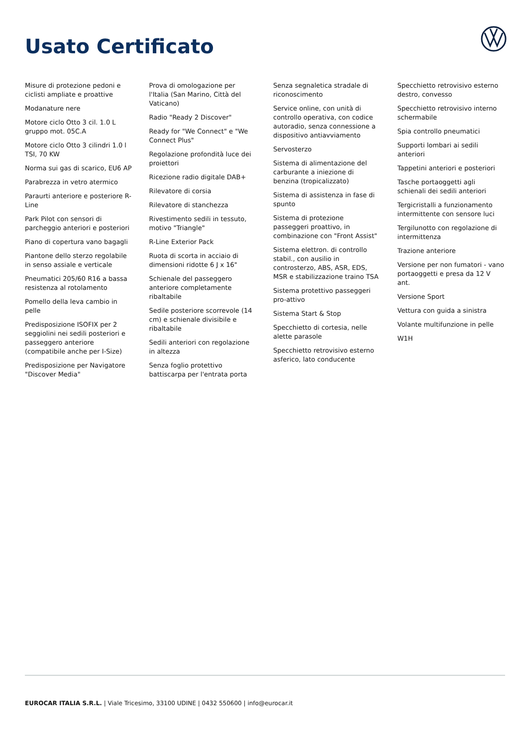Usato Certificato
Misure di protezione pedoni e ciclisti ampliate e proattive
Modanature nere
Motore ciclo Otto 3 cil. 1.0 L gruppo mot. 05C.A
Motore ciclo Otto 3 cilindri 1.0 l TSI, 70 KW
Norma sui gas di scarico, EU6 AP
Parabrezza in vetro atermico
Paraurti anteriore e posteriore R-Line
Park Pilot con sensori di parcheggio anteriori e posteriori
Piano di copertura vano bagagli
Piantone dello sterzo regolabile in senso assiale e verticale
Pneumatici 205/60 R16 a bassa resistenza al rotolamento
Pomello della leva cambio in pelle
Predisposizione ISOFIX per 2 seggiolini nei sedili posteriori e passeggero anteriore (compatibile anche per I-Size)
Predisposizione per Navigatore "Discover Media"
Prova di omologazione per l'Italia (San Marino, Città del Vaticano)
Radio "Ready 2 Discover"
Ready for "We Connect" e "We Connect Plus"
Regolazione profondità luce dei proiettori
Ricezione radio digitale DAB+
Rilevatore di corsia
Rilevatore di stanchezza
Rivestimento sedili in tessuto, motivo "Triangle"
R-Line Exterior Pack
Ruota di scorta in acciaio di dimensioni ridotte 6 J x 16"
Schienale del passeggero anteriore completamente ribaltabile
Sedile posteriore scorrevole (14 cm) e schienale divisibile e ribaltabile
Sedili anteriori con regolazione in altezza
Senza foglio protettivo battiscarpa per l'entrata porta
Senza segnaletica stradale di riconoscimento
Service online, con unità di controllo operativa, con codice autoradio, senza connessione a dispositivo antiavviamento
Servosterzo
Sistema di alimentazione del carburante a iniezione di benzina (tropicalizzato)
Sistema di assistenza in fase di spunto
Sistema di protezione passeggeri proattivo, in combinazione con "Front Assist"
Sistema elettron. di controllo stabil., con ausilio in controsterzo, ABS, ASR, EDS, MSR e stabilizzazione traino TSA
Sistema protettivo passeggeri pro-attivo
Sistema Start & Stop
Specchietto di cortesia, nelle alette parasole
Specchietto retrovisivo esterno asferico, lato conducente
Specchietto retrovisivo esterno destro, convesso
Specchietto retrovisivo interno schermabile
Spia controllo pneumatici
Supporti lombari ai sedili anteriori
Tappetini anteriori e posteriori
Tasche portaoggetti agli schienali dei sedili anteriori
Tergicristalli a funzionamento intermittente con sensore luci
Tergilunotto con regolazione di intermittenza
Trazione anteriore
Versione per non fumatori - vano portaoggetti e presa da 12 V ant.
Versione Sport
Vettura con guida a sinistra
Volante multifunzione in pelle
W1H
EUROCAR ITALIA S.R.L. | Viale Tricesimo, 33100 UDINE | 0432 550600 | info@eurocar.it